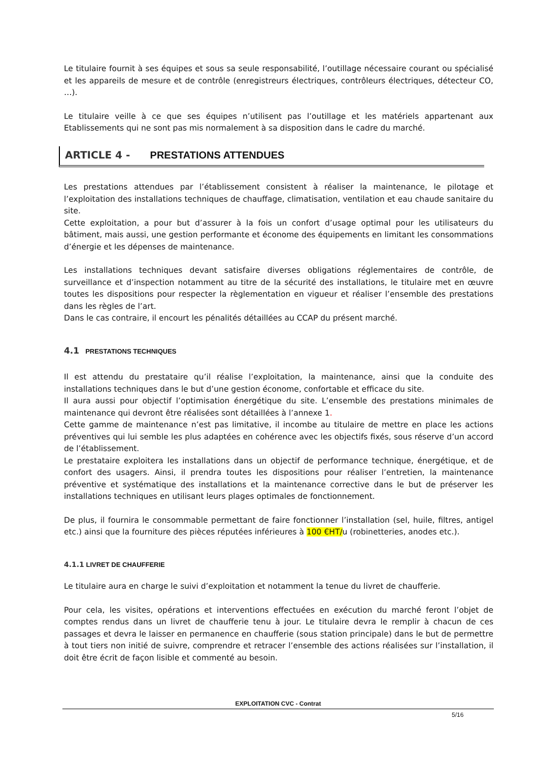Le titulaire fournit à ses équipes et sous sa seule responsabilité, l’outillage nécessaire courant ou spécialisé et les appareils de mesure et de contrôle (enregistreurs électriques, contrôleurs électriques, détecteur CO, …).
Le titulaire veille à ce que ses équipes n’utilisent pas l’outillage et les matériels appartenant aux Etablissements qui ne sont pas mis normalement à sa disposition dans le cadre du marché.
ARTICLE 4 - PRESTATIONS ATTENDUES
Les prestations attendues par l’établissement consistent à réaliser la maintenance, le pilotage et l’exploitation des installations techniques de chauffage, climatisation, ventilation et eau chaude sanitaire du site.
Cette exploitation, a pour but d’assurer à la fois un confort d’usage optimal pour les utilisateurs du bâtiment, mais aussi, une gestion performante et économe des équipements en limitant les consommations d’énergie et les dépenses de maintenance.
Les installations techniques devant satisfaire diverses obligations réglementaires de contrôle, de surveillance et d’inspection notamment au titre de la sécurité des installations, le titulaire met en œuvre toutes les dispositions pour respecter la règlementation en vigueur et réaliser l’ensemble des prestations dans les règles de l’art.
Dans le cas contraire, il encourt les pénalités détaillées au CCAP du présent marché.
4.1 PRESTATIONS TECHNIQUES
Il est attendu du prestataire qu’il réalise l’exploitation, la maintenance, ainsi que la conduite des installations techniques dans le but d’une gestion économe, confortable et efficace du site.
Il aura aussi pour objectif l’optimisation énergétique du site. L’ensemble des prestations minimales de maintenance qui devront être réalisées sont détaillées à l’annexe 1.
Cette gamme de maintenance n’est pas limitative, il incombe au titulaire de mettre en place les actions préventives qui lui semble les plus adaptées en cohérence avec les objectifs fixés, sous réserve d’un accord de l’établissement.
Le prestataire exploitera les installations dans un objectif de performance technique, énergétique, et de confort des usagers. Ainsi, il prendra toutes les dispositions pour réaliser l’entretien, la maintenance préventive et systématique des installations et la maintenance corrective dans le but de préserver les installations techniques en utilisant leurs plages optimales de fonctionnement.
De plus, il fournira le consommable permettant de faire fonctionner l’installation (sel, huile, filtres, antigel etc.) ainsi que la fourniture des pièces réputées inférieures à 100 €HT/u (robinetteries, anodes etc.).
4.1.1 LIVRET DE CHAUFFERIE
Le titulaire aura en charge le suivi d’exploitation et notamment la tenue du livret de chaufferie.
Pour cela, les visites, opérations et interventions effectuées en exécution du marché feront l’objet de comptes rendus dans un livret de chaufferie tenu à jour. Le titulaire devra le remplir à chacun de ces passages et devra le laisser en permanence en chaufferie (sous station principale) dans le but de permettre à tout tiers non initié de suivre, comprendre et retracer l’ensemble des actions réalisées sur l’installation, il doit être écrit de façon lisible et commenté au besoin.
EXPLOITATION CVC - Contrat
5/16